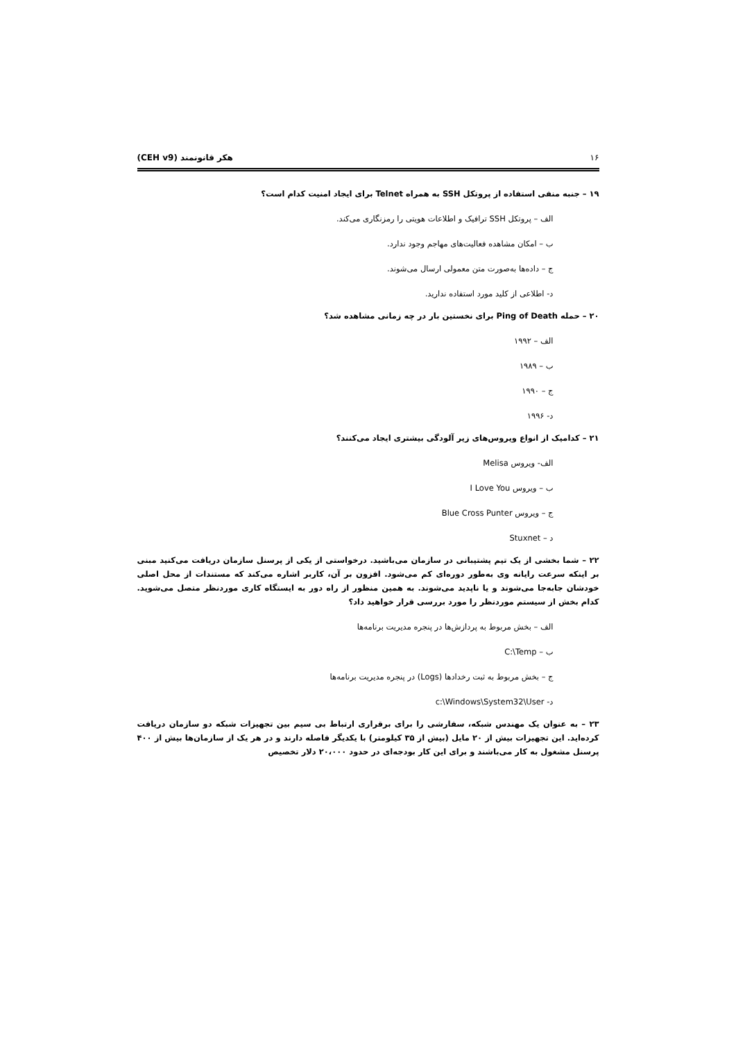۱۶ هکر قانونمند (CEH v9)
۱۹ – جنبه منفی استفاده از پروتکل SSH به همراه Telnet برای ایجاد امنیت کدام است؟
الف – پروتکل SSH ترافیک و اطلاعات هویتی را رمزنگاری می‌کند.
ب – امکان مشاهده فعالیت‌های مهاجم وجود ندارد.
ج – داده‌ها به‌صورت متن معمولی ارسال می‌شوند.
د- اطلاعی از کلید مورد استفاده ندارید.
۲۰ – حمله Ping of Death برای نخستین بار در چه زمانی مشاهده شد؟
الف – ۱۹۹۲
ب – ۱۹۸۹
ج – ۱۹۹۰
د- ۱۹۹۶
۲۱ – کدامیک از انواع ویروس‌های زیر آلودگی بیشتری ایجاد می‌کنند؟
الف- ویروس Melisa
ب – ویروس I Love You
ج – ویروس Blue Cross Punter
د – Stuxnet
۲۲ – شما بخشی از یک تیم پشتیبانی در سازمان می‌باشید. درخواستی از یکی از پرسنل سازمان دریافت می‌کنید مبنی بر اینکه سرعت رایانه وی به‌طور دوره‌ای کم می‌شود. افزون بر آن، کاربر اشاره می‌کند که مستندات از محل اصلی خودشان جابه‌جا می‌شوند و یا ناپدید می‌شوند. به همین منظور از راه دور به ایستگاه کاری موردنظر متصل می‌شوید. کدام بخش از سیستم موردنظر را مورد بررسی قرار خواهید داد؟
الف – بخش مربوط به پردازش‌ها در پنجره مدیریت برنامه‌ها
ب – C:\Temp
ج – بخش مربوط به ثبت رخدادها (Logs) در پنجره مدیریت برنامه‌ها
د- c:\Windows\System32\User
۲۳ – به عنوان یک مهندس شبکه، سفارشی را برای برقراری ارتباط بی سیم بین تجهیزات شبکه دو سازمان دریافت کرده‌اید. این تجهیزات بیش از ۲۰ مایل (بیش از ۳۵ کیلومتر) با یکدیگر فاصله دارند و در هر یک از سازمان‌ها بیش از ۴۰۰ پرسنل مشغول به کار می‌باشند و برای این کار بودجه‌ای در حدود ۲۰،۰۰۰ دلار تخصیص